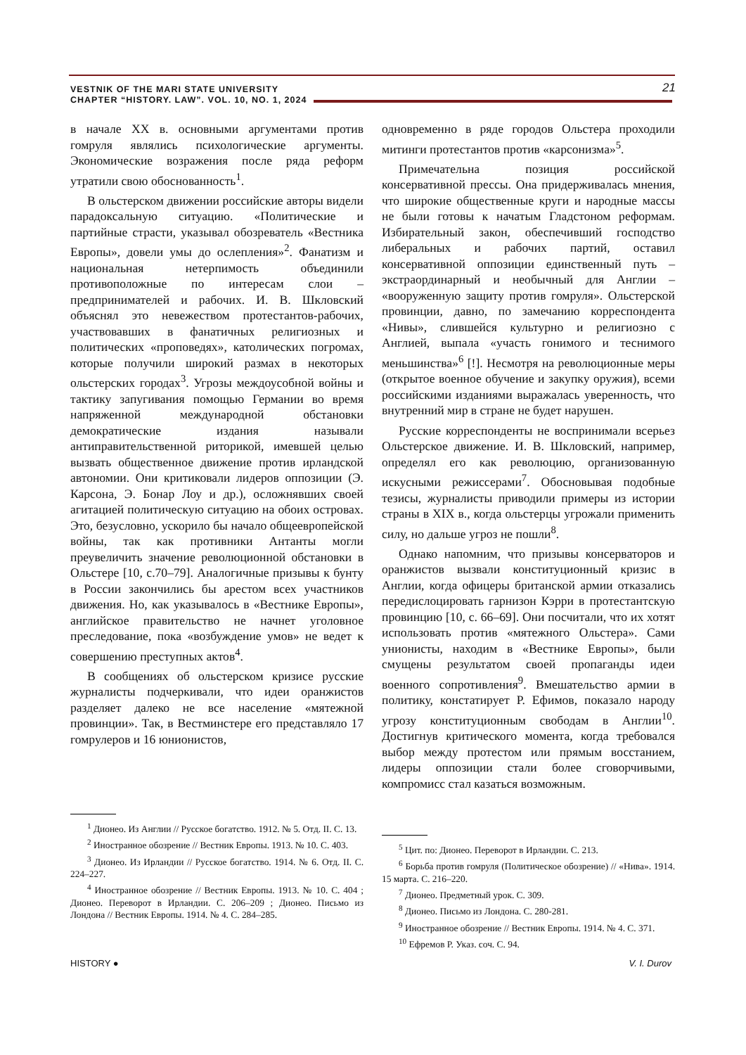21
VESTNIK OF THE MARI STATE UNIVERSITY
CHAPTER “HISTORY. LAW”. VOL. 10, NO. 1, 2024
в начале XX в. основными аргументами против гомруля являлись психологические аргументы. Экономические возражения после ряда реформ утратили свою обоснованность<sup>1</sup>.
В ольстерском движении российские авторы видели парадоксальную ситуацию. «Политические и партийные страсти, указывал обозреватель «Вестника Европы», довели умы до ослепления»<sup>2</sup>. Фанатизм и национальная нетерпимость объединили противоположные по интересам слои – предпринимателей и рабочих. И. В. Шкловский объяснял это невежеством протестантов-рабочих, участвовавших в фанатичных религиозных и политических «проповедях», католических погромах, которые получили широкий размах в некоторых ольстерских городах<sup>3</sup>. Угрозы междоусобной войны и тактику запугивания помощью Германии во время напряженной международной обстановки демократические издания называли антиправительственной риторикой, имевшей целью вызвать общественное движение против ирландской автономии. Они критиковали лидеров оппозиции (Э. Карсона, Э. Бонар Лоу и др.), осложнявших своей агитацией политическую ситуацию на обоих островах. Это, безусловно, ускорило бы начало общеевропейской войны, так как противники Антанты могли преувеличить значение революционной обстановки в Ольстере [10, с.70–79]. Аналогичные призывы к бунту в России закончились бы арестом всех участников движения. Но, как указывалось в «Вестнике Европы», английское правительство не начнет уголовное преследование, пока «возбуждение умов» не ведет к совершению преступных актов<sup>4</sup>.
В сообщениях об ольстерском кризисе русские журналисты подчеркивали, что идеи оранжистов разделяет далеко не все население «мятежной провинции». Так, в Вестминстере его представляло 17 гомрулеров и 16 юнионистов,
<sup>1</sup> Дионео. Из Англии // Русское богатство. 1912. № 5. Отд. II. С. 13.
<sup>2</sup> Иностранное обозрение // Вестник Европы. 1913. № 10. С. 403.
<sup>3</sup> Дионео. Из Ирландии // Русское богатство. 1914. № 6. Отд. II. С. 224–227.
<sup>4</sup> Иностранное обозрение // Вестник Европы. 1913. № 10. С. 404 ; Дионео. Переворот в Ирландии. С. 206–209 ; Дионео. Письмо из Лондона // Вестник Европы. 1914. № 4. С. 284–285.
одновременно в ряде городов Ольстера проходили митинги протестантов против «карсонизма»<sup>5</sup>.
Примечательна позиция российской консервативной прессы. Она придерживалась мнения, что широкие общественные круги и народные массы не были готовы к начатым Гладстоном реформам. Избирательный закон, обеспечивший господство либеральных и рабочих партий, оставил консервативной оппозиции единственный путь – экстраординарный и необычный для Англии – «вооруженную защиту против гомруля». Ольстерской провинции, давно, по замечанию корреспондента «Нивы», слившейся культурно и религиозно с Англией, выпала «участь гонимого и теснимого меньшинства»<sup>6</sup> [!]. Несмотря на революционные меры (открытое военное обучение и закупку оружия), всеми российскими изданиями выражалась уверенность, что внутренний мир в стране не будет нарушен.
Русские корреспонденты не воспринимали всерьез Ольстерское движение. И. В. Шкловский, например, определял его как революцию, организованную искусными режиссерами<sup>7</sup>. Обосновывая подобные тезисы, журналисты приводили примеры из истории страны в XIX в., когда ольстерцы угрожали применить силу, но дальше угроз не пошли<sup>8</sup>.
Однако напомним, что призывы консерваторов и оранжистов вызвали конституционный кризис в Англии, когда офицеры британской армии отказались передислоцировать гарнизон Кэрри в протестантскую провинцию [10, с. 66–69]. Они посчитали, что их хотят использовать против «мятежного Ольстера». Сами унионисты, находим в «Вестнике Европы», были смущены результатом своей пропаганды идеи военного сопротивления<sup>9</sup>. Вмешательство армии в политику, констатирует Р. Ефимов, показало народу угрозу конституционным свободам в Англии<sup>10</sup>. Достигнув критического момента, когда требовался выбор между протестом или прямым восстанием, лидеры оппозиции стали более сговорчивыми, компромисс стал казаться возможным.
<sup>5</sup> Цит. по: Дионео. Переворот в Ирландии. С. 213.
<sup>6</sup> Борьба против гомруля (Политическое обозрение) // «Нива». 1914. 15 марта. С. 216–220.
<sup>7</sup> Дионео. Предметный урок. С. 309.
<sup>8</sup> Дионео. Письмо из Лондона. С. 280-281.
<sup>9</sup> Иностранное обозрение // Вестник Европы. 1914. № 4. С. 371.
<sup>10</sup> Ефремов Р. Указ. соч. С. 94.
HISTORY ● V. I. Durov